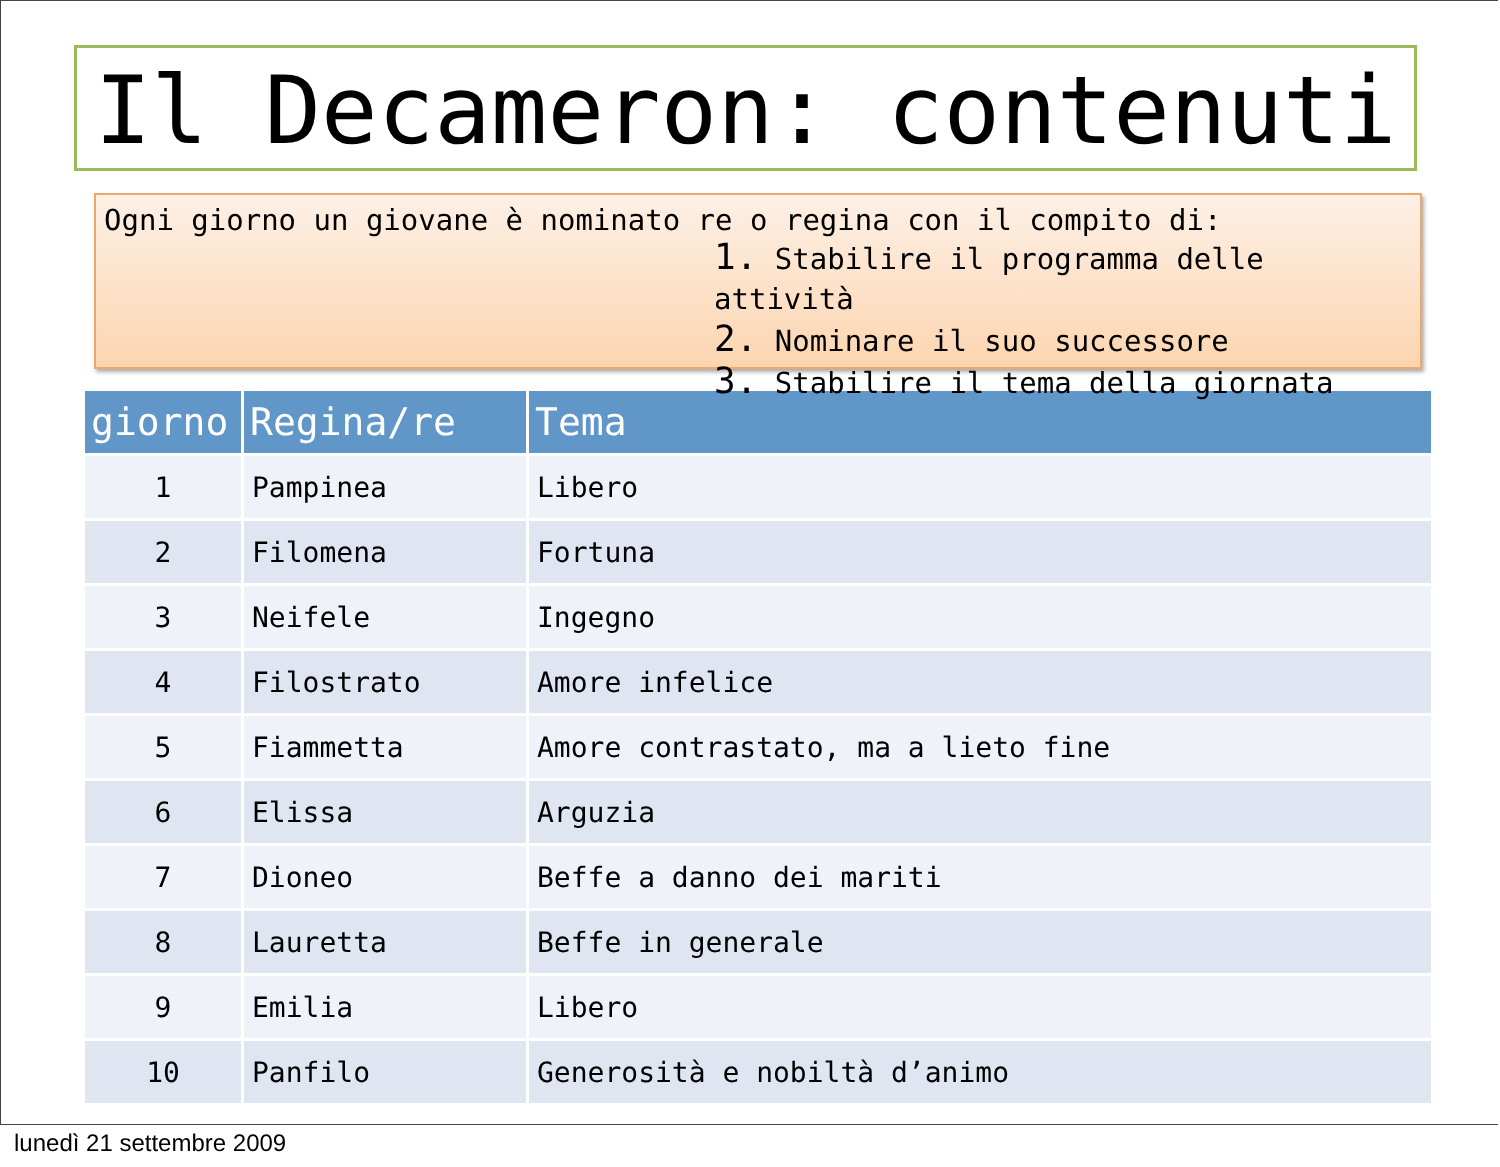Il Decameron: contenuti
Ogni giorno un giovane è nominato re o regina con il compito di:
1. Stabilire il programma delle attività
2. Nominare il suo successore
3. Stabilire il tema della giornata
| giorno | Regina/re | Tema |
| --- | --- | --- |
| 1 | Pampinea | Libero |
| 2 | Filomena | Fortuna |
| 3 | Neifele | Ingegno |
| 4 | Filostrato | Amore infelice |
| 5 | Fiammetta | Amore contrastato, ma a lieto fine |
| 6 | Elissa | Arguzia |
| 7 | Dioneo | Beffe a danno dei mariti |
| 8 | Lauretta | Beffe in generale |
| 9 | Emilia | Libero |
| 10 | Panfilo | Generosità e nobiltà d’animo |
lunedì 21 settembre 2009